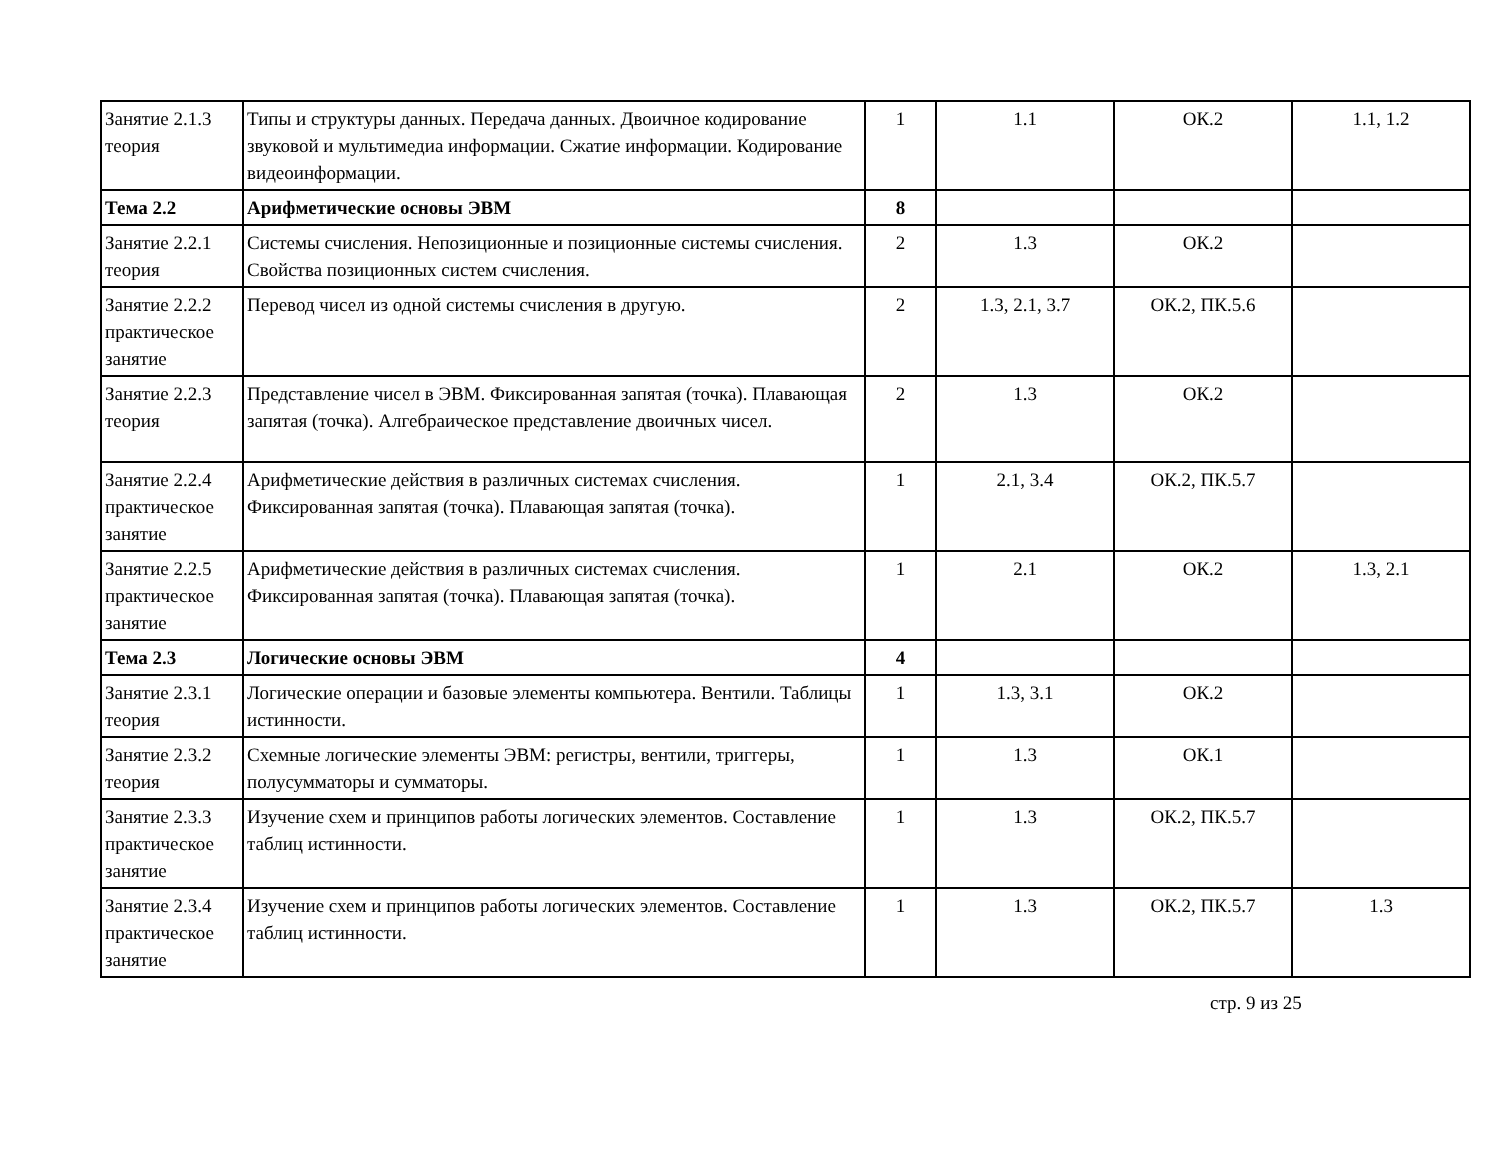| Занятие 2.1.3 теория | Типы и структуры данных. Передача данных. Двоичное кодирование звуковой и мультимедиа информации. Сжатие информации. Кодирование видеоинформации. | 1 | 1.1 | ОК.2 | 1.1, 1.2 |
| Тема 2.2 | Арифметические основы ЭВМ | 8 | | | |
| Занятие 2.2.1 теория | Системы счисления. Непозиционные и позиционные системы счисления. Свойства позиционных систем счисления. | 2 | 1.3 | ОК.2 | |
| Занятие 2.2.2 практическое занятие | Перевод чисел из одной системы счисления в другую. | 2 | 1.3, 2.1, 3.7 | ОК.2, ПК.5.6 | |
| Занятие 2.2.3 теория | Представление чисел в ЭВМ. Фиксированная запятая (точка). Плавающая запятая (точка). Алгебраическое представление двоичных чисел. | 2 | 1.3 | ОК.2 | |
| Занятие 2.2.4 практическое занятие | Арифметические действия в различных системах счисления. Фиксированная запятая (точка). Плавающая запятая (точка). | 1 | 2.1, 3.4 | ОК.2, ПК.5.7 | |
| Занятие 2.2.5 практическое занятие | Арифметические действия в различных системах счисления. Фиксированная запятая (точка). Плавающая запятая (точка). | 1 | 2.1 | ОК.2 | 1.3, 2.1 |
| Тема 2.3 | Логические основы ЭВМ | 4 | | | |
| Занятие 2.3.1 теория | Логические операции и базовые элементы компьютера. Вентили. Таблицы истинности. | 1 | 1.3, 3.1 | ОК.2 | |
| Занятие 2.3.2 теория | Схемные логические элементы ЭВМ: регистры, вентили, триггеры, полусумматоры и сумматоры. | 1 | 1.3 | ОК.1 | |
| Занятие 2.3.3 практическое занятие | Изучение схем и принципов работы логических элементов. Составление таблиц истинности. | 1 | 1.3 | ОК.2, ПК.5.7 | |
| Занятие 2.3.4 практическое занятие | Изучение схем и принципов работы логических элементов. Составление таблиц истинности. | 1 | 1.3 | ОК.2, ПК.5.7 | 1.3 |
стр. 9 из 25